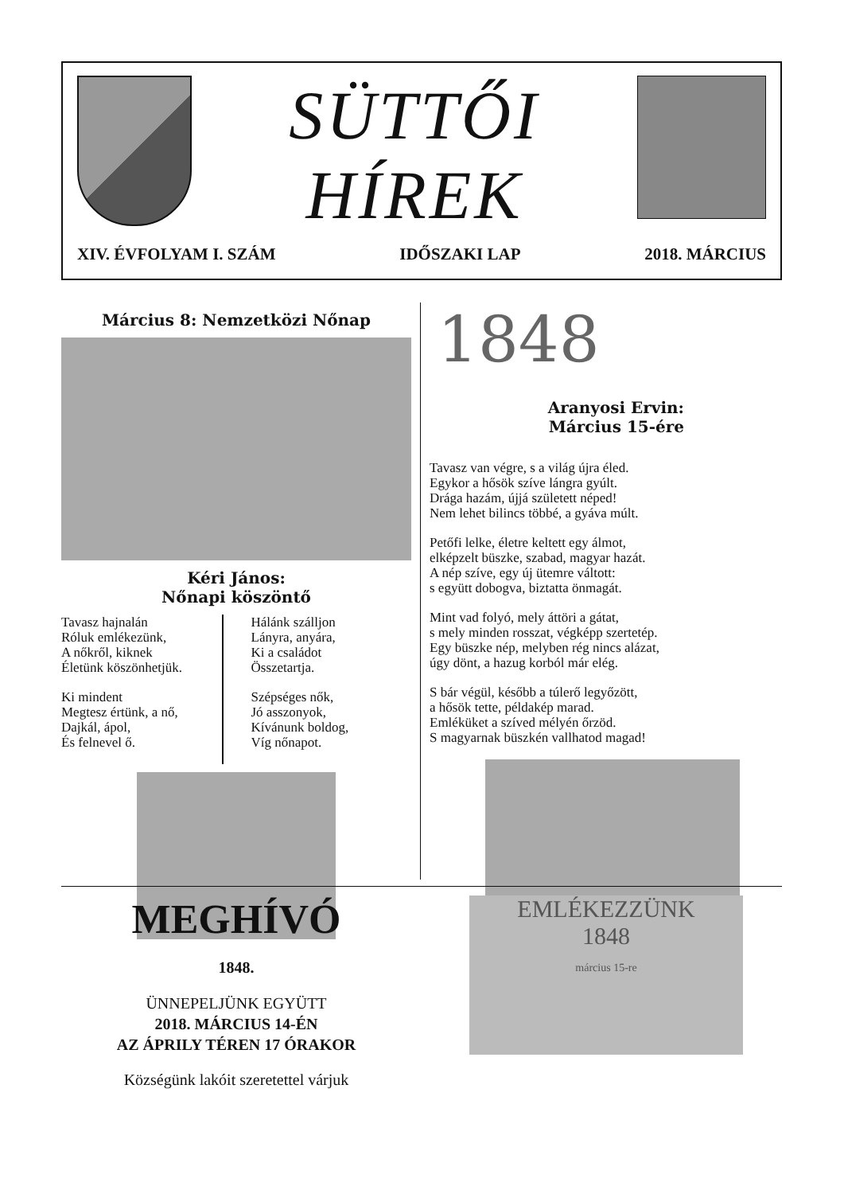SÜTTŐI
HÍREK
XIV. ÉVFOLYAM I. SZÁM IDŐSZAKI LAP 2018. MÁRCIUS
Március 8: Nemzetközi Nőnap
Kéri János:
Nőnapi köszöntő
Tavasz hajnalán
Róluk emlékezünk,
A nőkről, kiknek
Életünk köszönhetjük.
Ki mindent
Megtesz értünk, a nő,
Dajkál, ápol,
És felnevel ő.
Hálánk szálljon
Lányra, anyára,
Ki a családot
Összetartja.
Szépséges nők,
Jó asszonyok,
Kívánunk boldog,
Víg nőnapot.
1848
Aranyosi Ervin:
Március 15-ére
Tavasz van végre, s a világ újra éled.
Egykor a hősök szíve lángra gyúlt.
Drága hazám, újjá született néped!
Nem lehet bilincs többé, a gyáva múlt.
Petőfi lelke, életre keltett egy álmot,
elképzelt büszke, szabad, magyar hazát.
A nép szíve, egy új ütemre váltott:
s együtt dobogva, biztatta önmagát.
Mint vad folyó, mely áttöri a gátat,
s mely minden rosszat, végképp szertetép.
Egy büszke nép, melyben rég nincs alázat,
úgy dönt, a hazug korból már elég.
S bár végül, később a túlerő legyőzött,
a hősök tette, példakép marad.
Emléküket a szíved mélyén őrzöd.
S magyarnak büszkén vallhatod magad!
MEGHÍVÓ
1848.
ÜNNEPELJÜNK EGYÜTT
2018. MÁRCIUS 14-ÉN
AZ ÁPRILY TÉREN 17 ÓRAKOR
Községünk lakóit szeretettel várjuk
EMLÉKEZZÜNK
1848
március 15-re